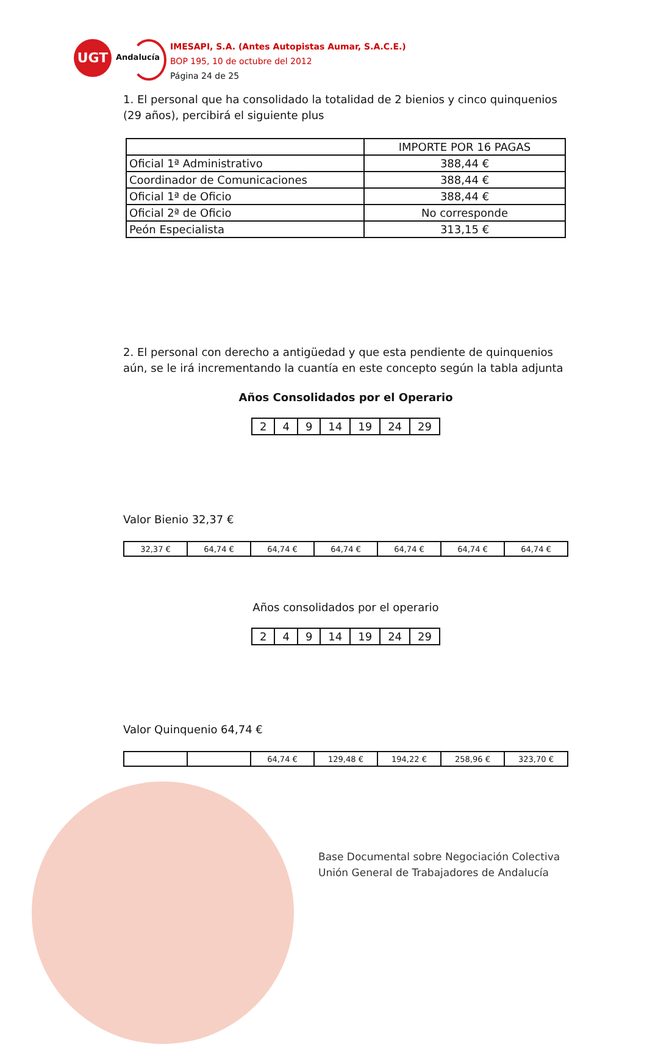UGT
Andalucía
IMESAPI, S.A. (Antes Autopistas Aumar, S.A.C.E.)
BOP 195, 10 de octubre del 2012
Página 24 de 25
1. El personal que ha consolidado la totalidad de 2 bienios y cinco quinquenios (29 años), percibirá el siguiente plus
| | IMPORTE POR 16 PAGAS |
| Oficial 1ª Administrativo | 388,44 € |
| Coordinador de Comunicaciones | 388,44 € |
| Oficial 1ª de Oficio | 388,44 € |
| Oficial 2ª de Oficio | No corresponde |
| Peón Especialista | 313,15 € |
2. El personal con derecho a antigüedad y que esta pendiente de quinquenios aún, se le irá incrementando la cuantía en este concepto según la tabla adjunta
Años Consolidados por el Operario
| 2 | 4 | 9 | 14 | 19 | 24 | 29 |
Valor Bienio 32,37 €
| 32,37 € | 64,74 € | 64,74 € | 64,74 € | 64,74 € | 64,74 € | 64,74 € |
Años consolidados por el operario
| 2 | 4 | 9 | 14 | 19 | 24 | 29 |
Valor Quinquenio 64,74 €
| | | 64,74 € | 129,48 € | 194,22 € | 258,96 € | 323,70 € |
Base Documental sobre Negociación Colectiva
Unión General de Trabajadores de Andalucía